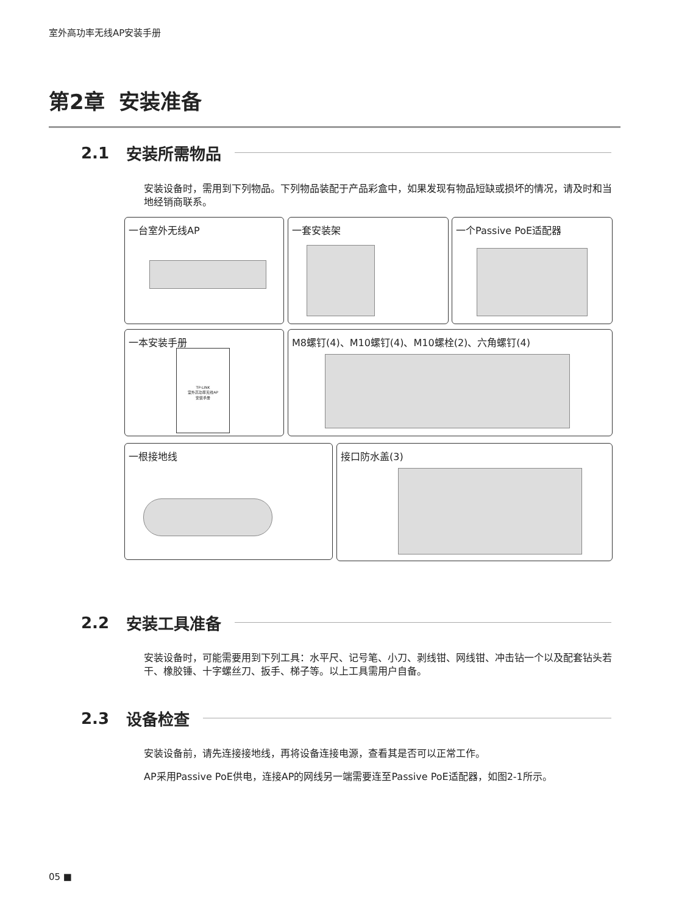室外高功率无线AP安装手册
第2章 安装准备
2.1 安装所需物品
安装设备时，需用到下列物品。下列物品装配于产品彩盒中，如果发现有物品短缺或损坏的情况，请及时和当地经销商联系。
一台室外无线AP 一套安装架 一个Passive PoE适配器
一本安装手册
TP-LINK
室外高功率无线AP
安装手册
M8螺钉(4)、M10螺钉(4)、M10螺栓(2)、六角螺钉(4)
一根接地线 接口防水盖(3)
2.2 安装工具准备
安装设备时，可能需要用到下列工具：水平尺、记号笔、小刀、剥线钳、网线钳、冲击钻一个以及配套钻头若干、橡胶锤、十字螺丝刀、扳手、梯子等。以上工具需用户自备。
2.3 设备检查
安装设备前，请先连接接地线，再将设备连接电源，查看其是否可以正常工作。
AP采用Passive PoE供电，连接AP的网线另一端需要连至Passive PoE适配器，如图2-1所示。
05 ■